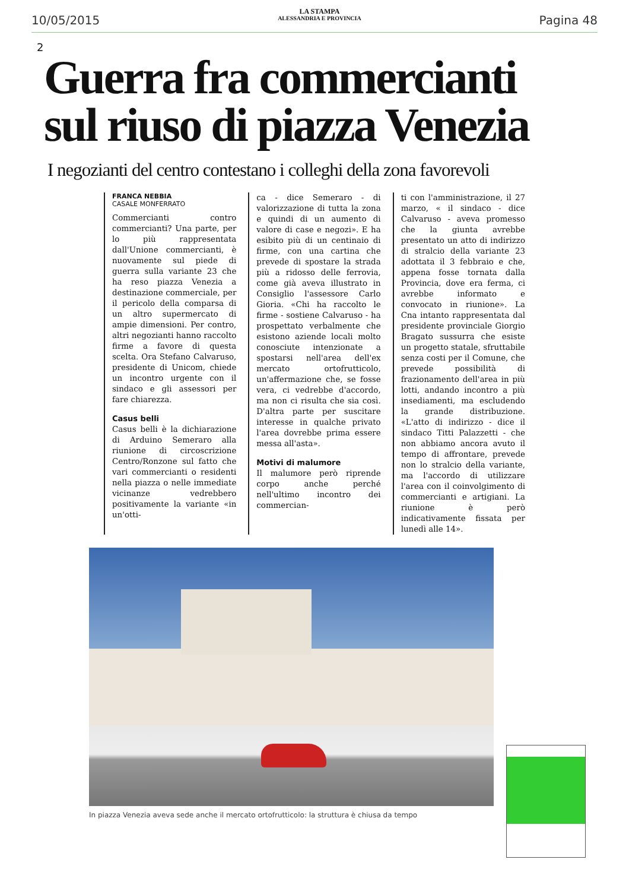10/05/2015
LA STAMPA
ALESSANDRIA E PROVINCIA
Pagina 48
2
Guerra fra commercianti
sul riuso di piazza Venezia
I negozianti del centro contestano i colleghi della zona favorevoli
FRANCA NEBBIA
CASALE MONFERRATO
Commercianti contro commercianti? Una parte, per lo più rappresentata dall'Unione commercianti, è nuovamente sul piede di guerra sulla variante 23 che ha reso piazza Venezia a destinazione commerciale, per il pericolo della comparsa di un altro supermercato di ampie dimensioni. Per contro, altri negozianti hanno raccolto firme a favore di questa scelta. Ora Stefano Calvaruso, presidente di Unicom, chiede un incontro urgente con il sindaco e gli assessori per fare chiarezza.
Casus belli
Casus belli è la dichiarazione di Arduino Semeraro alla riunione di circoscrizione Centro/Ronzone sul fatto che vari commercianti o residenti nella piazza o nelle immediate vicinanze vedrebbero positivamente la variante «in un'otti-
ca - dice Semeraro - di valorizzazione di tutta la zona e quindi di un aumento di valore di case e negozi». E ha esibito più di un centinaio di firme, con una cartina che prevede di spostare la strada più a ridosso delle ferrovia, come già aveva illustrato in Consiglio l'assessore Carlo Gioria. «Chi ha raccolto le firme - sostiene Calvaruso - ha prospettato verbalmente che esistono aziende locali molto conosciute intenzionate a spostarsi nell'area dell'ex mercato ortofrutticolo, un'affermazione che, se fosse vera, ci vedrebbe d'accordo, ma non ci risulta che sia così. D'altra parte per suscitare interesse in qualche privato l'area dovrebbe prima essere messa all'asta».
Motivi di malumore
Il malumore però riprende corpo anche perché nell'ultimo incontro dei commercian-
ti con l'amministrazione, il 27 marzo, « il sindaco - dice Calvaruso - aveva promesso che la giunta avrebbe presentato un atto di indirizzo di stralcio della variante 23 adottata il 3 febbraio e che, appena fosse tornata dalla Provincia, dove era ferma, ci avrebbe informato e convocato in riunione». La Cna intanto rappresentata dal presidente provinciale Giorgio Bragato sussurra che esiste un progetto statale, sfruttabile senza costi per il Comune, che prevede possibilità di frazionamento dell'area in più lotti, andando incontro a più insediamenti, ma escludendo la grande distribuzione. «L'atto di indirizzo - dice il sindaco Titti Palazzetti - che non abbiamo ancora avuto il tempo di affrontare, prevede non lo stralcio della variante, ma l'accordo di utilizzare l'area con il coinvolgimento di commercianti e artigiani. La riunione è però indicativamente fissata per lunedì alle 14».
In piazza Venezia aveva sede anche il mercato ortofrutticolo: la struttura è chiusa da tempo